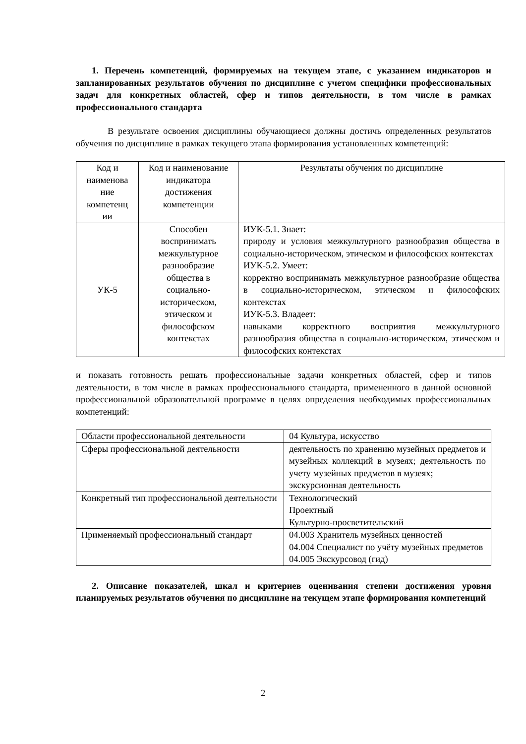1. Перечень компетенций, формируемых на текущем этапе, с указанием индикаторов и запланированных результатов обучения по дисциплине с учетом специфики профессиональных задач для конкретных областей, сфер и типов деятельности, в том числе в рамках профессионального стандарта
В результате освоения дисциплины обучающиеся должны достичь определенных результатов обучения по дисциплине в рамках текущего этапа формирования установленных компетенций:
| Код и наименова ние компетенц ии | Код и наименование индикатора достижения компетенции | Результаты обучения по дисциплине |
| УК-5 | Способен воспринимать межкультурное разнообразие общества в социально-историческом, этическом и философском контекстах | ИУК-5.1. Знает: природу и условия межкультурного разнообразия общества в социально-историческом, этическом и философских контекстах ИУК-5.2. Умеет: корректно воспринимать межкультурное разнообразие общества в социально-историческом, этическом и философских контекстах ИУК-5.3. Владеет: навыками корректного восприятия межкультурного разнообразия общества в социально-историческом, этическом и философских контекстах |
и показать готовность решать профессиональные задачи конкретных областей, сфер и типов деятельности, в том числе в рамках профессионального стандарта, примененного в данной основной профессиональной образовательной программе в целях определения необходимых профессиональных компетенций:
| Области профессиональной деятельности | 04 Культура, искусство |
| Сферы профессиональной деятельности | деятельность по хранению музейных предметов и музейных коллекций в музеях; деятельность по учету музейных предметов в музеях; экскурсионная деятельность |
| Конкретный тип профессиональной деятельности | Технологический Проектный Культурно-просветительский |
| Применяемый профессиональный стандарт | 04.003 Хранитель музейных ценностей 04.004 Специалист по учёту музейных предметов 04.005 Экскурсовод (гид) |
2. Описание показателей, шкал и критериев оценивания степени достижения уровня планируемых результатов обучения по дисциплине на текущем этапе формирования компетенций
2